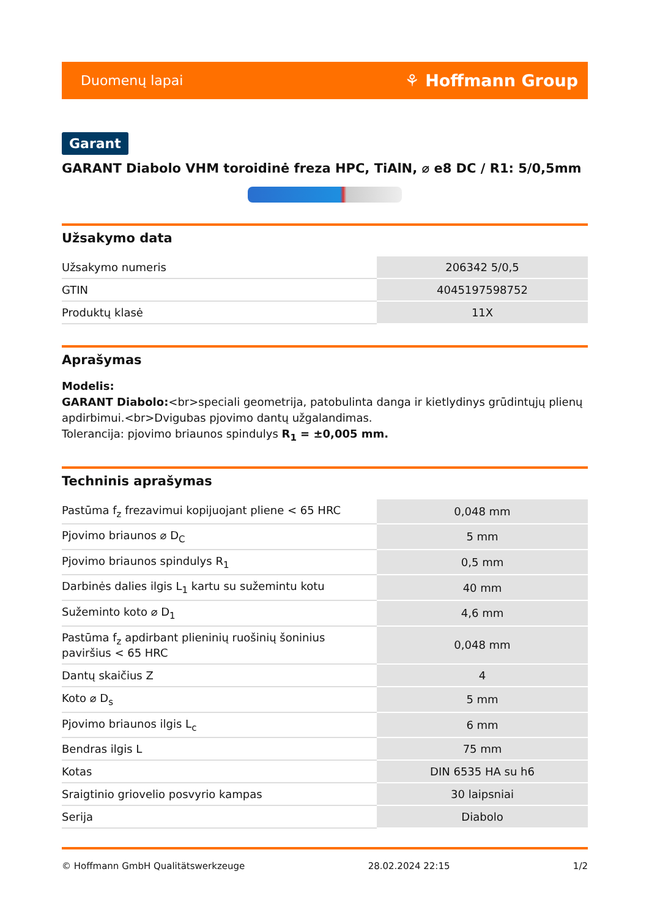Duomenų lapai ⚘ Hoffmann Group
Garant
GARANT Diabolo VHM toroidinė freza HPC, TiAlN, ⌀ e8 DC / R1: 5/0,5mm
Užsakymo data
| Užsakymo numeris | 206342 5/0,5 |
| GTIN | 4045197598752 |
| Produktų klasė | 11X |
Aprašymas
Modelis:
GARANT Diabolo:<br>speciali geometrija, patobulinta danga ir kietlydinys grūdintųjų plienų apdirbimui.<br>Dvigubas pjovimo dantų užgalandimas.
Tolerancija: pjovimo briaunos spindulys R<sub>1</sub> = ±0,005 mm.
Techninis aprašymas
| Pastūma f<sub>z</sub> frezavimui kopijuojant pliene < 65 HRC | 0,048 mm |
| Pjovimo briaunos ⌀ D<sub>C</sub> | 5 mm |
| Pjovimo briaunos spindulys R<sub>1</sub> | 0,5 mm |
| Darbinės dalies ilgis L<sub>1</sub> kartu su sužemintu kotu | 40 mm |
| Sužeminto koto ⌀ D<sub>1</sub> | 4,6 mm |
| Pastūma f<sub>z</sub> apdirbant plieninių ruošinių šoninius paviršius < 65 HRC | 0,048 mm |
| Dantų skaičius Z | 4 |
| Koto ⌀ D<sub>s</sub> | 5 mm |
| Pjovimo briaunos ilgis L<sub>c</sub> | 6 mm |
| Bendras ilgis L | 75 mm |
| Kotas | DIN 6535 HA su h6 |
| Sraigtinio griovelio posvyrio kampas | 30 laipsniai |
| Serija | Diabolo |
© Hoffmann GmbH Qualitätswerkzeuge 28.02.2024 22:15 1/2